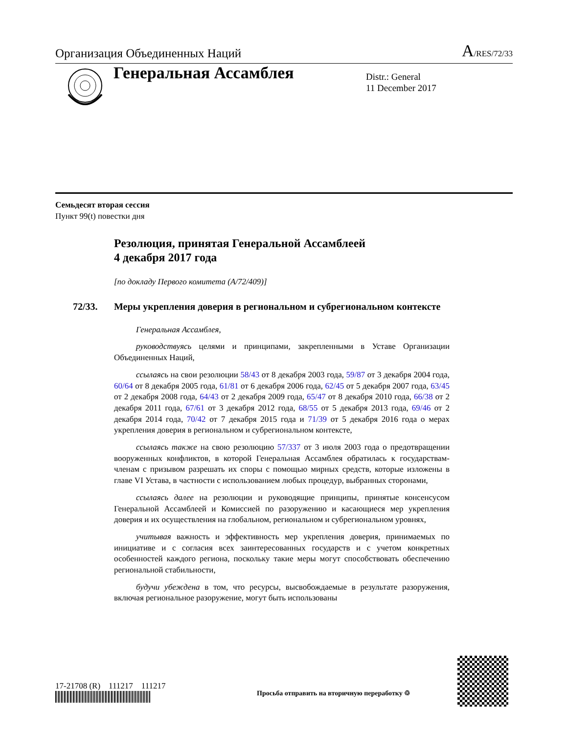Организация Объединенных Наций A/RES/72/33
Генеральная Ассамблея
Distr.: General
11 December 2017
Семьдесят вторая сессия
Пункт 99(t) повестки дня
Резолюция, принятая Генеральной Ассамблеей
4 декабря 2017 года
[по докладу Первого комитета (A/72/409)]
72/33. Меры укрепления доверия в региональном и субрегиональном контексте
Генеральная Ассамблея,
руководствуясь целями и принципами, закрепленными в Уставе Организации Объединенных Наций,
ссылаясь на свои резолюции 58/43 от 8 декабря 2003 года, 59/87 от 3 декабря 2004 года, 60/64 от 8 декабря 2005 года, 61/81 от 6 декабря 2006 года, 62/45 от 5 декабря 2007 года, 63/45 от 2 декабря 2008 года, 64/43 от 2 декабря 2009 года, 65/47 от 8 декабря 2010 года, 66/38 от 2 декабря 2011 года, 67/61 от 3 декабря 2012 года, 68/55 от 5 декабря 2013 года, 69/46 от 2 декабря 2014 года, 70/42 от 7 декабря 2015 года и 71/39 от 5 декабря 2016 года о мерах укрепления доверия в региональном и субрегиональном контексте,
ссылаясь также на свою резолюцию 57/337 от 3 июля 2003 года о предотвращении вооруженных конфликтов, в которой Генеральная Ассамблея обратилась к государствам-членам с призывом разрешать их споры с помощью мирных средств, которые изложены в главе VI Устава, в частности с использованием любых процедур, выбранных сторонами,
ссылаясь далее на резолюции и руководящие принципы, принятые консенсусом Генеральной Ассамблеей и Комиссией по разоружению и касающиеся мер укрепления доверия и их осуществления на глобальном, региональном и субрегиональном уровнях,
учитывая важность и эффективность мер укрепления доверия, принимаемых по инициативе и с согласия всех заинтересованных государств и с учетом конкретных особенностей каждого региона, поскольку такие меры могут способствовать обеспечению региональной стабильности,
будучи убеждена в том, что ресурсы, высвобождаемые в результате разоружения, включая региональное разоружение, могут быть использованы
17-21708 (R) 111217 111217
Просьба отправить на вторичную переработку ♲